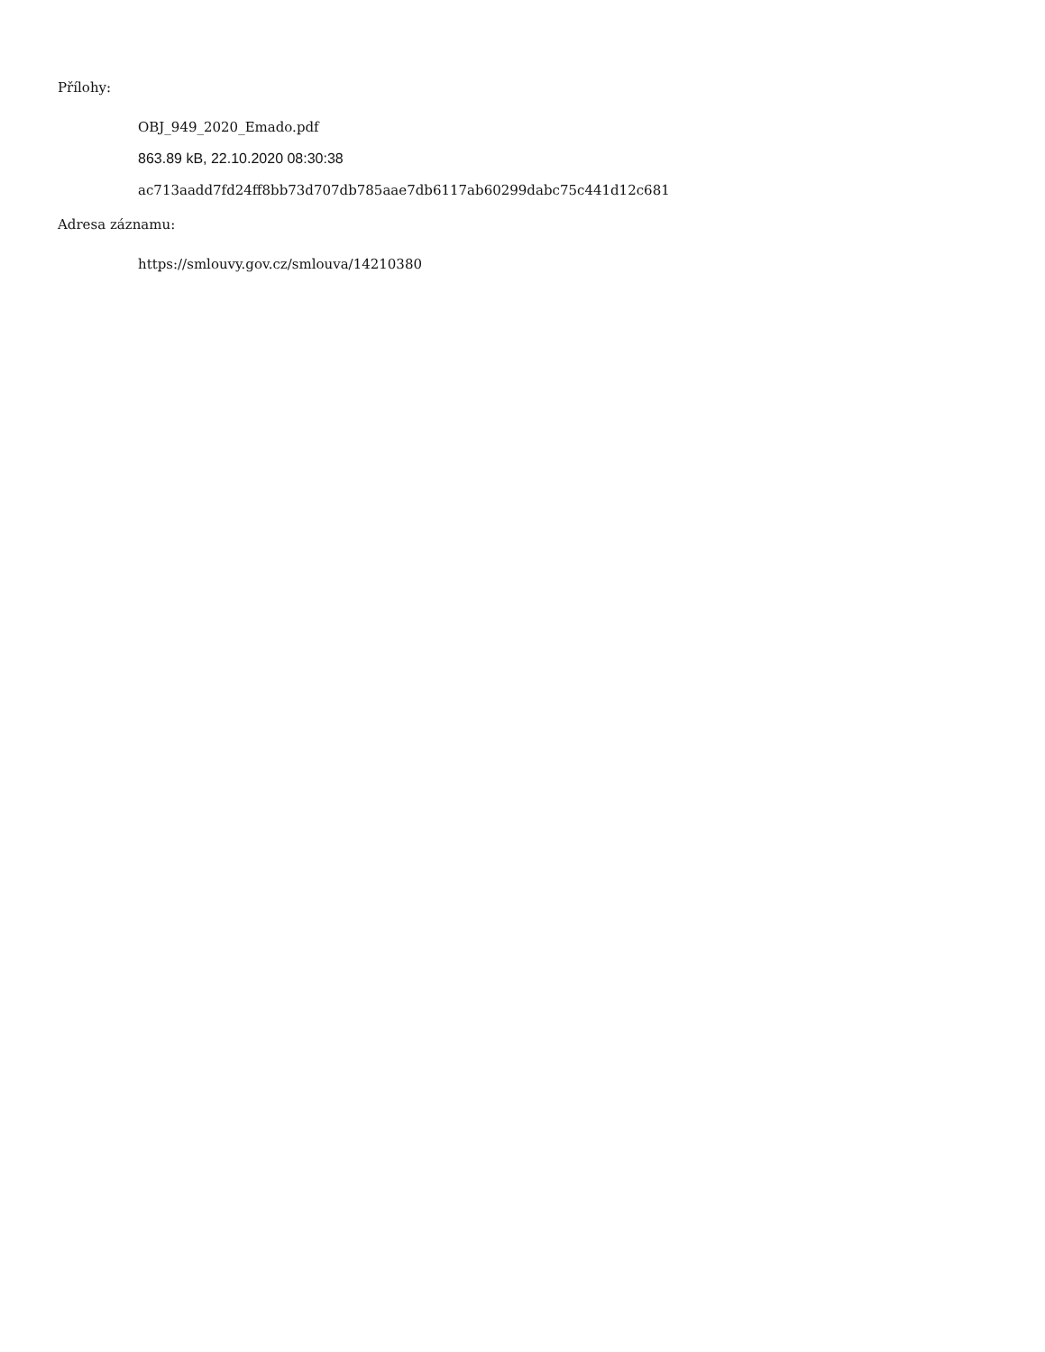Přílohy:
OBJ_949_2020_Emado.pdf
863.89 kB, 22.10.2020 08:30:38
ac713aadd7fd24ff8bb73d707db785aae7db6117ab60299dabc75c441d12c681
Adresa záznamu:
https://smlouvy.gov.cz/smlouva/14210380